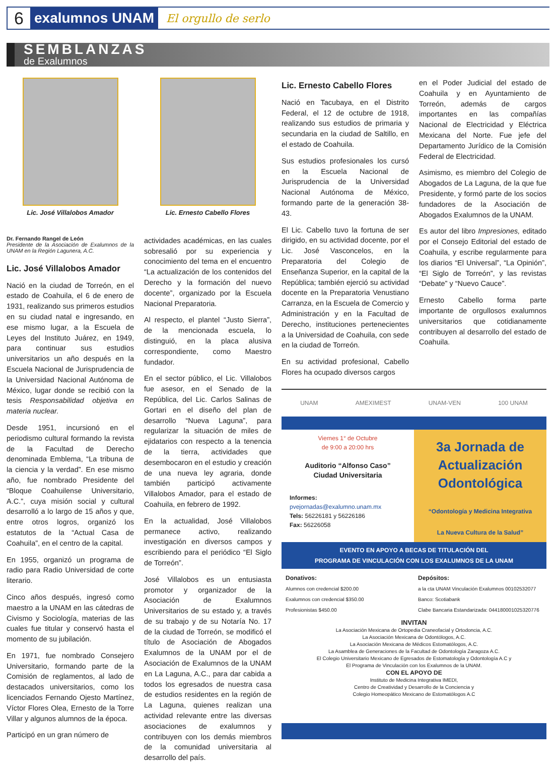6
exalumnos UNAM
El orgullo de serlo
SEMBLANZAS
de Exalumnos
Lic. José Villalobos Amador Lic. Ernesto Cabello Flores
Dr. Fernando Rangel de León
Presidente de la Asociación de Exalumnos de la UNAM en la Región Lagunera, A.C.
Lic. José Villalobos Amador
Nació en la ciudad de Torreón, en el estado de Coahuila, el 6 de enero de 1931, realizando sus primeros estudios en su ciudad natal e ingresando, en ese mismo lugar, a la Escuela de Leyes del Instituto Juárez, en 1949, para continuar sus estudios universitarios un año después en la Escuela Nacional de Jurisprudencia de la Universidad Nacional Autónoma de México, lugar donde se recibió con la tesis Responsabilidad objetiva en materia nuclear.
Desde 1951, incursionó en el periodismo cultural formando la revista de la Facultad de Derecho denominada Emblema, “La tribuna de la ciencia y la verdad”. En ese mismo año, fue nombrado Presidente del “Bloque Coahuilense Universitario, A.C.”, cuya misión social y cultural desarrolló a lo largo de 15 años y que, entre otros logros, organizó los estatutos de la “Actual Casa de Coahuila”, en el centro de la capital.
En 1955, organizó un programa de radio para Radio Universidad de corte literario.
Cinco años después, ingresó como maestro a la UNAM en las cátedras de Civismo y Sociología, materias de las cuales fue titular y conservó hasta el momento de su jubilación.
En 1971, fue nombrado Consejero Universitario, formando parte de la Comisión de reglamentos, al lado de destacados universitarios, como los licenciados Fernando Ojesto Martínez, Víctor Flores Olea, Ernesto de la Torre Villar y algunos alumnos de la época.
Participó en un gran número de
actividades académicas, en las cuales sobresalió por su experiencia y conocimiento del tema en el encuentro “La actualización de los contenidos del Derecho y la formación del nuevo docente”, organizado por la Escuela Nacional Preparatoria.
Al respecto, el plantel “Justo Sierra”, de la mencionada escuela, lo distinguió, en la placa alusiva correspondiente, como Maestro fundador.
En el sector público, el Lic. Villalobos fue asesor, en el Senado de la República, del Lic. Carlos Salinas de Gortari en el diseño del plan de desarrollo “Nueva Laguna”, para regularizar la situación de miles de ejidatarios con respecto a la tenencia de la tierra, actividades que desembocaron en el estudio y creación de una nueva ley agraria, donde también participó activamente Villalobos Amador, para el estado de Coahuila, en febrero de 1992.
En la actualidad, José Villalobos permanece activo, realizando investigación en diversos campos y escribiendo para el periódico “El Siglo de Torreón”.
José Villalobos es un entusiasta promotor y organizador de la Asociación de Exalumnos Universitarios de su estado y, a través de su trabajo y de su Notaría No. 17 de la ciudad de Torreón, se modificó el título de Asociación de Abogados Exalumnos de la UNAM por el de Asociación de Exalumnos de la UNAM en La Laguna, A.C., para dar cabida a todos los egresados de nuestra casa de estudios residentes en la región de La Laguna, quienes realizan una actividad relevante entre las diversas asociaciones de exalumnos y contribuyen con los demás miembros de la comunidad universitaria al desarrollo del país.
Lic. Ernesto Cabello Flores
Nació en Tacubaya, en el Distrito Federal, el 12 de octubre de 1918, realizando sus estudios de primaria y secundaria en la ciudad de Saltillo, en el estado de Coahuila.
Sus estudios profesionales los cursó en la Escuela Nacional de Jurisprudencia de la Universidad Nacional Autónoma de México, formando parte de la generación 38-43.
El Lic. Cabello tuvo la fortuna de ser dirigido, en su actividad docente, por el Lic. José Vasconcelos, en la Preparatoria del Colegio de Enseñanza Superior, en la capital de la República; también ejerció su actividad docente en la Preparatoria Venustiano Carranza, en la Escuela de Comercio y Administración y en la Facultad de Derecho, instituciones pertenecientes a la Universidad de Coahuila, con sede en la ciudad de Torreón.
En su actividad profesional, Cabello Flores ha ocupado diversos cargos
en el Poder Judicial del estado de Coahuila y en Ayuntamiento de Torreón, además de cargos importantes en las compañías Nacional de Electricidad y Eléctrica Mexicana del Norte. Fue jefe del Departamento Jurídico de la Comisión Federal de Electricidad.
Asimismo, es miembro del Colegio de Abogados de La Laguna, de la que fue Presidente, y formó parte de los socios fundadores de la Asociación de Abogados Exalumnos de la UNAM.
Es autor del libro Impresiones, editado por el Consejo Editorial del estado de Coahuila, y escribe regularmente para los diarios “El Universal”, “La Opinión”, “El Siglo de Torreón”, y las revistas “Debate” y “Nuevo Cauce”.
Ernesto Cabello forma parte importante de orgullosos exalumnos universitarios que cotidianamente contribuyen al desarrollo del estado de Coahuila.
UNAM AMEXIMEST UNAM-VEN 100 UNAM
Viernes 1° de Octubre
de 9:00 a 20:00 hrs
Auditorio “Alfonso Caso”
Ciudad Universitaria
Informes:
pvejornadas@exalumno.unam.mx
Tels: 56226181 y 56226186
Fax: 56226058
3a Jornada de Actualización Odontológica
“Odontología y Medicina Integrativa
La Nueva Cultura de la Salud”
EVENTO EN APOYO A BECAS DE TITULACIÓN DEL
PROGRAMA DE VINCULACIÓN CON LOS EXALUMNOS DE LA UNAM
Donativos:
Alumnos con credencial $200.00
Exalumnos con credencial $350.00
Profesionistas $450.00
Depósitos:
a la cta UNAM Vinculación Exalumnos 00102532077
Banco: Scotiabank
Clabe Bancaria Estandarizada: 044180001025320776
INVITAN
La Asociación Mexicana de Ortopedia Craneofacial y Ortodoncia, A.C.
La Asociación Mexicana de Odontólogos, A.C.
La Asociación Mexicana de Médicos Estomatólogos, A.C.
La Asamblea de Generaciones de la Facultad de Odontología Zaragoza A.C.
El Colegio Universitario Mexicano de Egresados de Estomatología y Odontología A.C y
El Programa de Vinculación con los Exalumnos de la UNAM.
CON EL APOYO DE
Instituto de Medicina Integrativa IMEDI,
Centro de Creatividad y Desarrollo de la Conciencia y
Colegio Homeopático Mexicano de Estomatólogos A.C